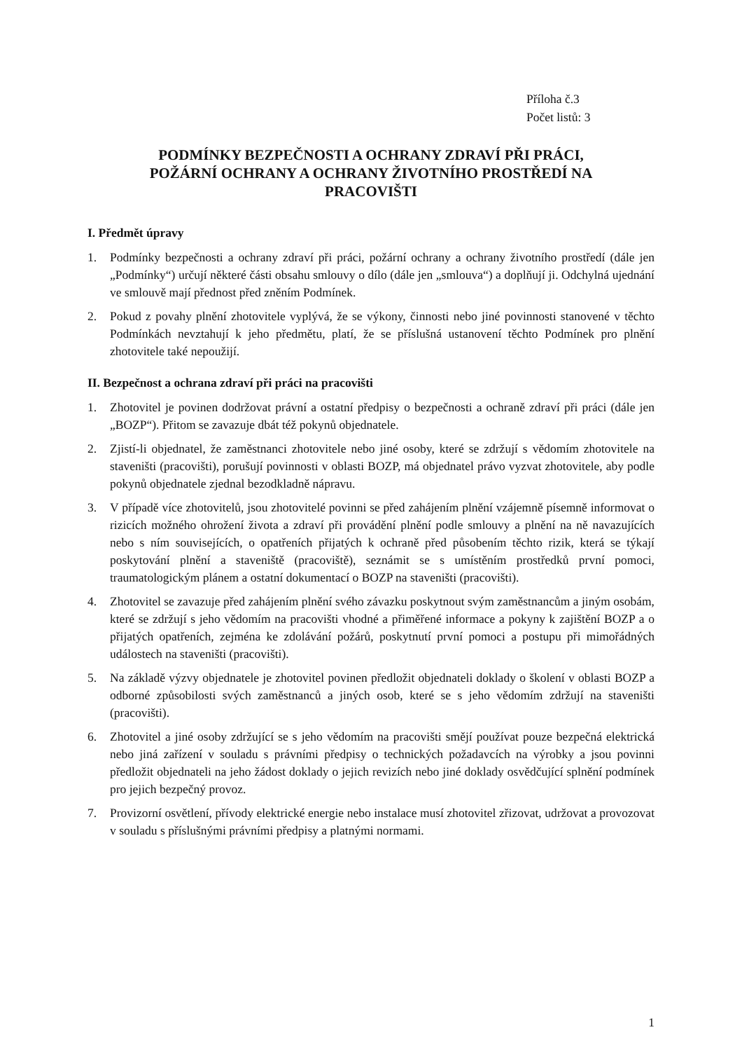Příloha č.3
Počet listů: 3
PODMÍNKY BEZPEČNOSTI A OCHRANY ZDRAVÍ PŘI PRÁCI,
POŽÁRNÍ OCHRANY A OCHRANY ŽIVOTNÍHO PROSTŘEDÍ NA
PRACOVIŠTI
I. Předmět úpravy
1. Podmínky bezpečnosti a ochrany zdraví při práci, požární ochrany a ochrany životního prostředí (dále jen „Podmínky“) určují některé části obsahu smlouvy o dílo (dále jen „smlouva“) a doplňují ji. Odchylná ujednání ve smlouvě mají přednost před zněním Podmínek.
2. Pokud z povahy plnění zhotovitele vyplývá, že se výkony, činnosti nebo jiné povinnosti stanovené v těchto Podmínkách nevztahují k jeho předmětu, platí, že se příslušná ustanovení těchto Podmínek pro plnění zhotovitele také nepoužijí.
II. Bezpečnost a ochrana zdraví při práci na pracovišti
1. Zhotovitel je povinen dodržovat právní a ostatní předpisy o bezpečnosti a ochraně zdraví při práci (dále jen „BOZP“). Přitom se zavazuje dbát též pokynů objednatele.
2. Zjistí-li objednatel, že zaměstnanci zhotovitele nebo jiné osoby, které se zdržují s vědomím zhotovitele na staveništi (pracovišti), porušují povinnosti v oblasti BOZP, má objednatel právo vyzvat zhotovitele, aby podle pokynů objednatele zjednal bezodkladně nápravu.
3. V případě více zhotovitelů, jsou zhotovitelé povinni se před zahájením plnění vzájemně písemně informovat o rizicích možného ohrožení života a zdraví při provádění plnění podle smlouvy a plnění na ně navazujících nebo s ním souvisejících, o opatřeních přijatých k ochraně před působením těchto rizik, která se týkají poskytování plnění a staveniště (pracoviště), seznámit se s umístěním prostředků první pomoci, traumatologickým plánem a ostatní dokumentací o BOZP na staveništi (pracovišti).
4. Zhotovitel se zavazuje před zahájením plnění svého závazku poskytnout svým zaměstnancům a jiným osobám, které se zdržují s jeho vědomím na pracovišti vhodné a přiměřené informace a pokyny k zajištění BOZP a o přijatých opatřeních, zejména ke zdolávání požárů, poskytnutí první pomoci a postupu při mimořádných událostech na staveništi (pracovišti).
5. Na základě výzvy objednatele je zhotovitel povinen předložit objednateli doklady o školení v oblasti BOZP a odborné způsobilosti svých zaměstnanců a jiných osob, které se s jeho vědomím zdržují na staveništi (pracovišti).
6. Zhotovitel a jiné osoby zdržující se s jeho vědomím na pracovišti smějí používat pouze bezpečná elektrická nebo jiná zařízení v souladu s právními předpisy o technických požadavcích na výrobky a jsou povinni předložit objednateli na jeho žádost doklady o jejich revizích nebo jiné doklady osvědčující splnění podmínek pro jejich bezpečný provoz.
7. Provizorní osvětlení, přívody elektrické energie nebo instalace musí zhotovitel zřizovat, udržovat a provozovat v souladu s příslušnými právními předpisy a platnými normami.
1